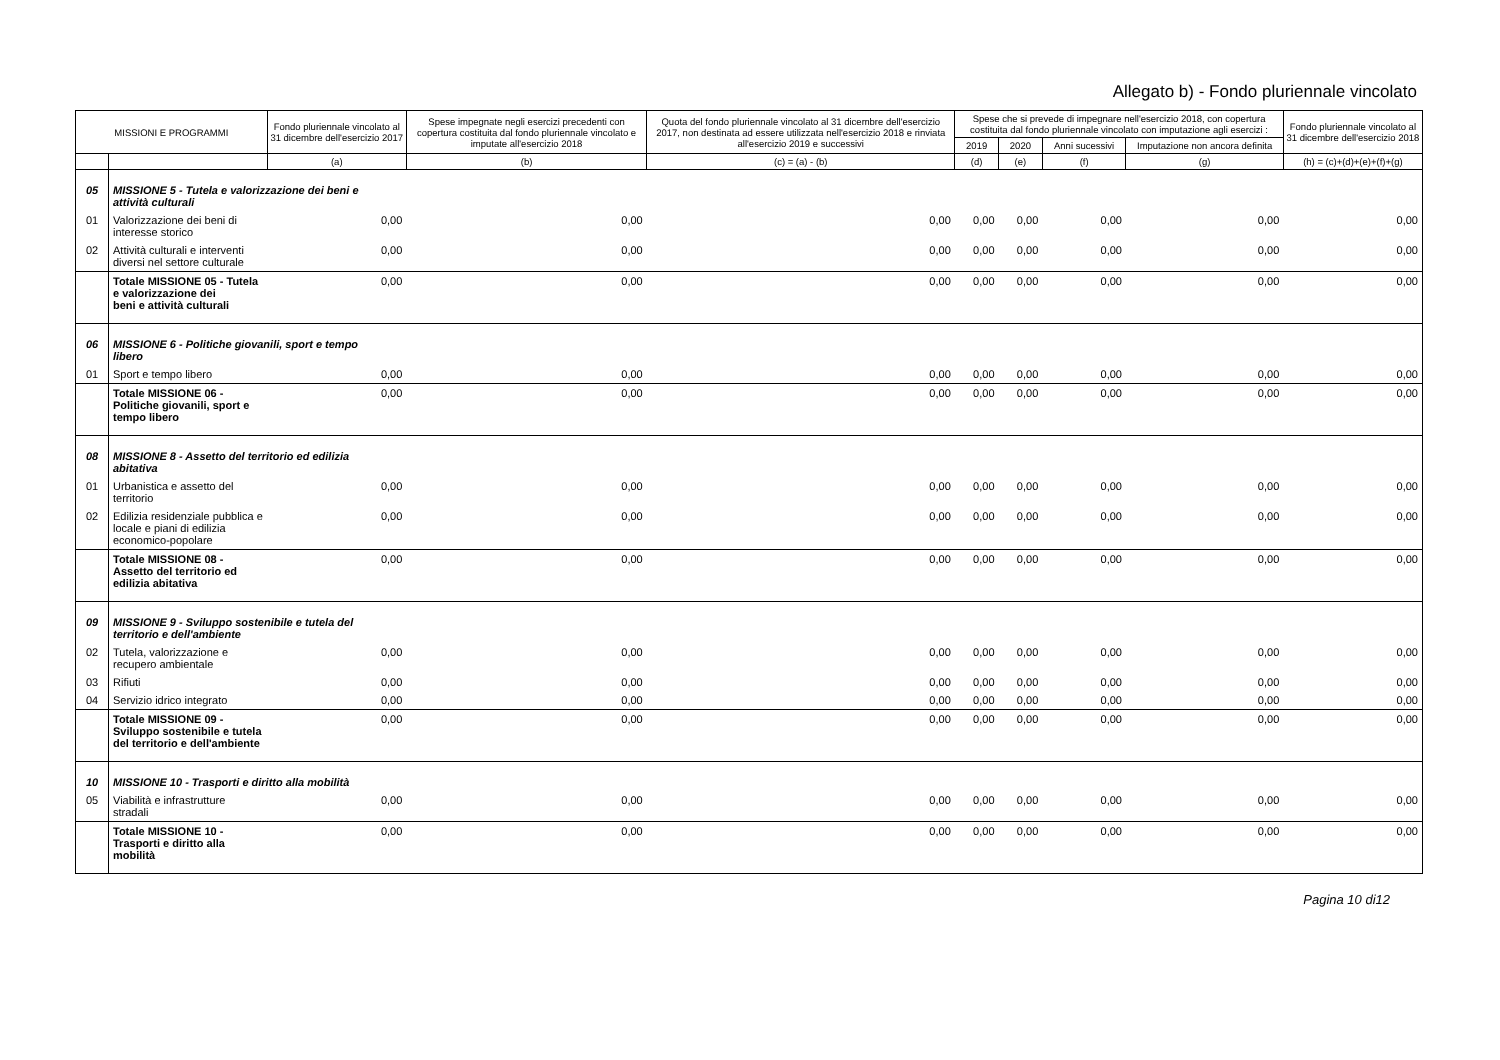Allegato b) - Fondo pluriennale vincolato
| MISSIONI E PROGRAMMI | | Fondo pluriennale vincolato al 31 dicembre dell'esercizio 2017 | Spese impegnate negli esercizi precedenti con copertura costituita dal fondo pluriennale vincolato e imputate all'esercizio 2018 | Quota del fondo pluriennale vincolato al 31 dicembre dell'esercizio 2017, non destinata ad essere utilizzata nell'esercizio 2018 e rinviata all'esercizio 2019 e successivi | Spese che si prevede di impegnare nell'esercizio 2018, con copertura costituita dal fondo pluriennale vincolato con imputazione agli esercizi : | | | | Fondo pluriennale vincolato al 31 dicembre dell'esercizio 2018 |
| --- | --- | --- | --- | --- | --- | --- | --- | --- | --- |
| | | | | | 2019 | 2020 | Anni sucessivi | Imputazione non ancora definita | |
| | | (a) | (b) | (c) = (a) - (b) | (d) | (e) | (f) | (g) | (h) = (c)+(d)+(e)+(f)+(g) |
| 05 | MISSIONE 5 - Tutela e valorizzazione dei beni e attività culturali | | | | | | | | |
| 01 | Valorizzazione dei beni di interesse storico | 0,00 | 0,00 | 0,00 | 0,00 | 0,00 | 0,00 | 0,00 | 0,00 |
| 02 | Attività culturali e interventi diversi nel settore culturale | 0,00 | 0,00 | 0,00 | 0,00 | 0,00 | 0,00 | 0,00 | 0,00 |
| | Totale MISSIONE 05 - Tutela e valorizzazione dei beni e attività culturali | 0,00 | 0,00 | 0,00 | 0,00 | 0,00 | 0,00 | 0,00 | 0,00 |
| 06 | MISSIONE 6 - Politiche giovanili, sport e tempo libero | | | | | | | | |
| 01 | Sport e tempo libero | 0,00 | 0,00 | 0,00 | 0,00 | 0,00 | 0,00 | 0,00 | 0,00 |
| | Totale MISSIONE 06 - Politiche giovanili, sport e tempo libero | 0,00 | 0,00 | 0,00 | 0,00 | 0,00 | 0,00 | 0,00 | 0,00 |
| 08 | MISSIONE 8 - Assetto del territorio ed edilizia abitativa | | | | | | | | |
| 01 | Urbanistica e assetto del territorio | 0,00 | 0,00 | 0,00 | 0,00 | 0,00 | 0,00 | 0,00 | 0,00 |
| 02 | Edilizia residenziale pubblica e locale e piani di edilizia economico-popolare | 0,00 | 0,00 | 0,00 | 0,00 | 0,00 | 0,00 | 0,00 | 0,00 |
| | Totale MISSIONE 08 - Assetto del territorio ed edilizia abitativa | 0,00 | 0,00 | 0,00 | 0,00 | 0,00 | 0,00 | 0,00 | 0,00 |
| 09 | MISSIONE 9 - Sviluppo sostenibile e tutela del territorio e dell'ambiente | | | | | | | | |
| 02 | Tutela, valorizzazione e recupero ambientale | 0,00 | 0,00 | 0,00 | 0,00 | 0,00 | 0,00 | 0,00 | 0,00 |
| 03 | Rifiuti | 0,00 | 0,00 | 0,00 | 0,00 | 0,00 | 0,00 | 0,00 | 0,00 |
| 04 | Servizio idrico integrato | 0,00 | 0,00 | 0,00 | 0,00 | 0,00 | 0,00 | 0,00 | 0,00 |
| | Totale MISSIONE 09 - Sviluppo sostenibile e tutela del territorio e dell'ambiente | 0,00 | 0,00 | 0,00 | 0,00 | 0,00 | 0,00 | 0,00 | 0,00 |
| 10 | MISSIONE 10 - Trasporti e diritto alla mobilità | | | | | | | | |
| 05 | Viabilità e infrastrutture stradali | 0,00 | 0,00 | 0,00 | 0,00 | 0,00 | 0,00 | 0,00 | 0,00 |
| | Totale MISSIONE 10 - Trasporti e diritto alla mobilità | 0,00 | 0,00 | 0,00 | 0,00 | 0,00 | 0,00 | 0,00 | 0,00 |
Pagina 10 di12